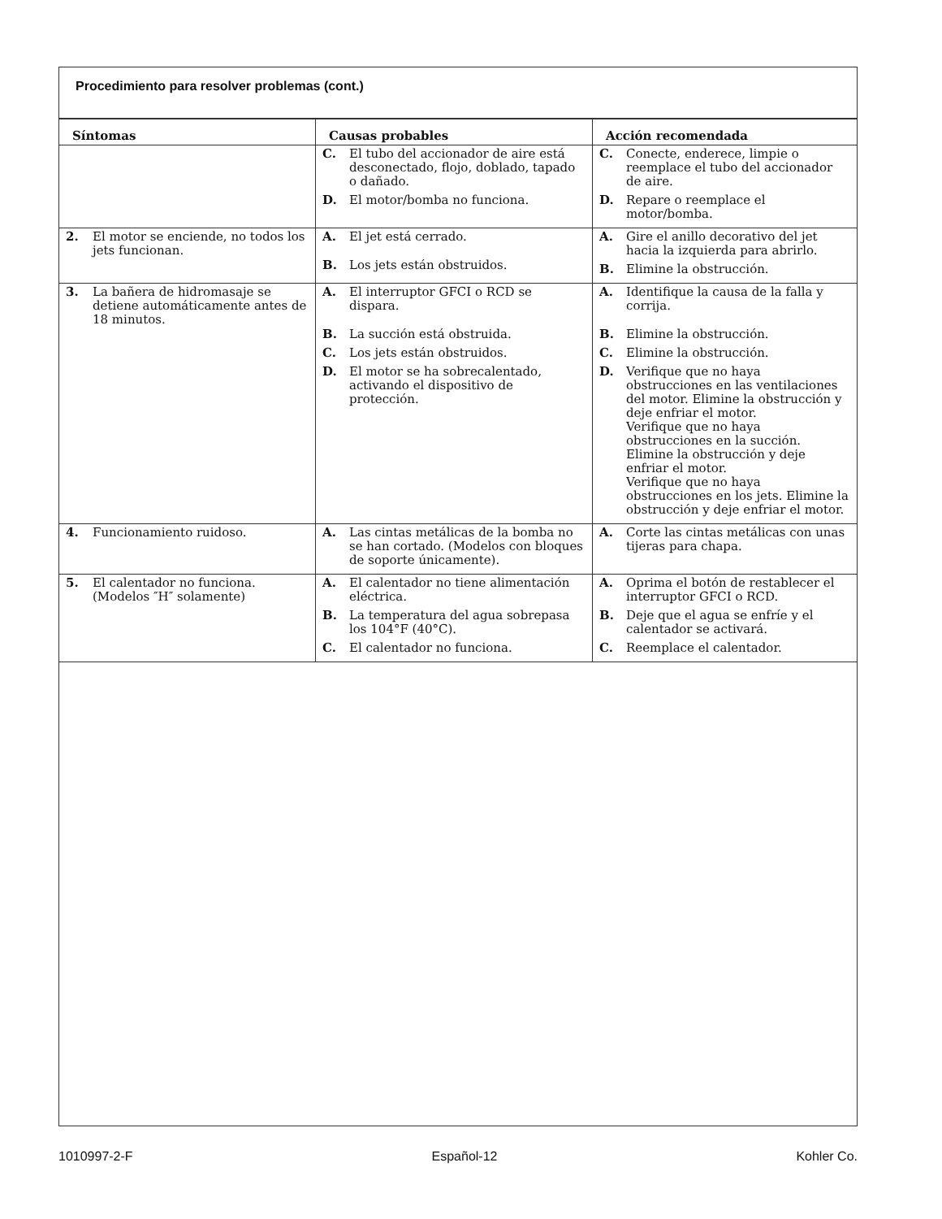Procedimiento para resolver problemas (cont.)
| Síntomas | Causas probables | Acción recomendada |
| --- | --- | --- |
| | C. El tubo del accionador de aire está desconectado, flojo, doblado, tapado o dañado. D. El motor/bomba no funciona. | C. Conecte, enderece, limpie o reemplace el tubo del accionador de aire. D. Repare o reemplace el motor/bomba. |
| 2. El motor se enciende, no todos los jets funcionan. | A. El jet está cerrado. B. Los jets están obstruidos. | A. Gire el anillo decorativo del jet hacia la izquierda para abrirlo. B. Elimine la obstrucción. |
| 3. La bañera de hidromasaje se detiene automáticamente antes de 18 minutos. | A. El interruptor GFCI o RCD se dispara. B. La succión está obstruida. C. Los jets están obstruidos. D. El motor se ha sobrecalentado, activando el dispositivo de protección. | A. Identifique la causa de la falla y corrija. B. Elimine la obstrucción. C. Elimine la obstrucción. D. Verifique que no haya obstrucciones en las ventilaciones del motor. Elimine la obstrucción y deje enfriar el motor. Verifique que no haya obstrucciones en la succión. Elimine la obstrucción y deje enfriar el motor. Verifique que no haya obstrucciones en los jets. Elimine la obstrucción y deje enfriar el motor. |
| 4. Funcionamiento ruidoso. | A. Las cintas metálicas de la bomba no se han cortado. (Modelos con bloques de soporte únicamente). | A. Corte las cintas metálicas con unas tijeras para chapa. |
| 5. El calentador no funciona. (Modelos ″H″ solamente) | A. El calentador no tiene alimentación eléctrica. B. La temperatura del agua sobrepasa los 104°F (40°C). C. El calentador no funciona. | A. Oprima el botón de restablecer el interruptor GFCI o RCD. B. Deje que el agua se enfríe y el calentador se activará. C. Reemplace el calentador. |
1010997-2-F Español-12 Kohler Co.